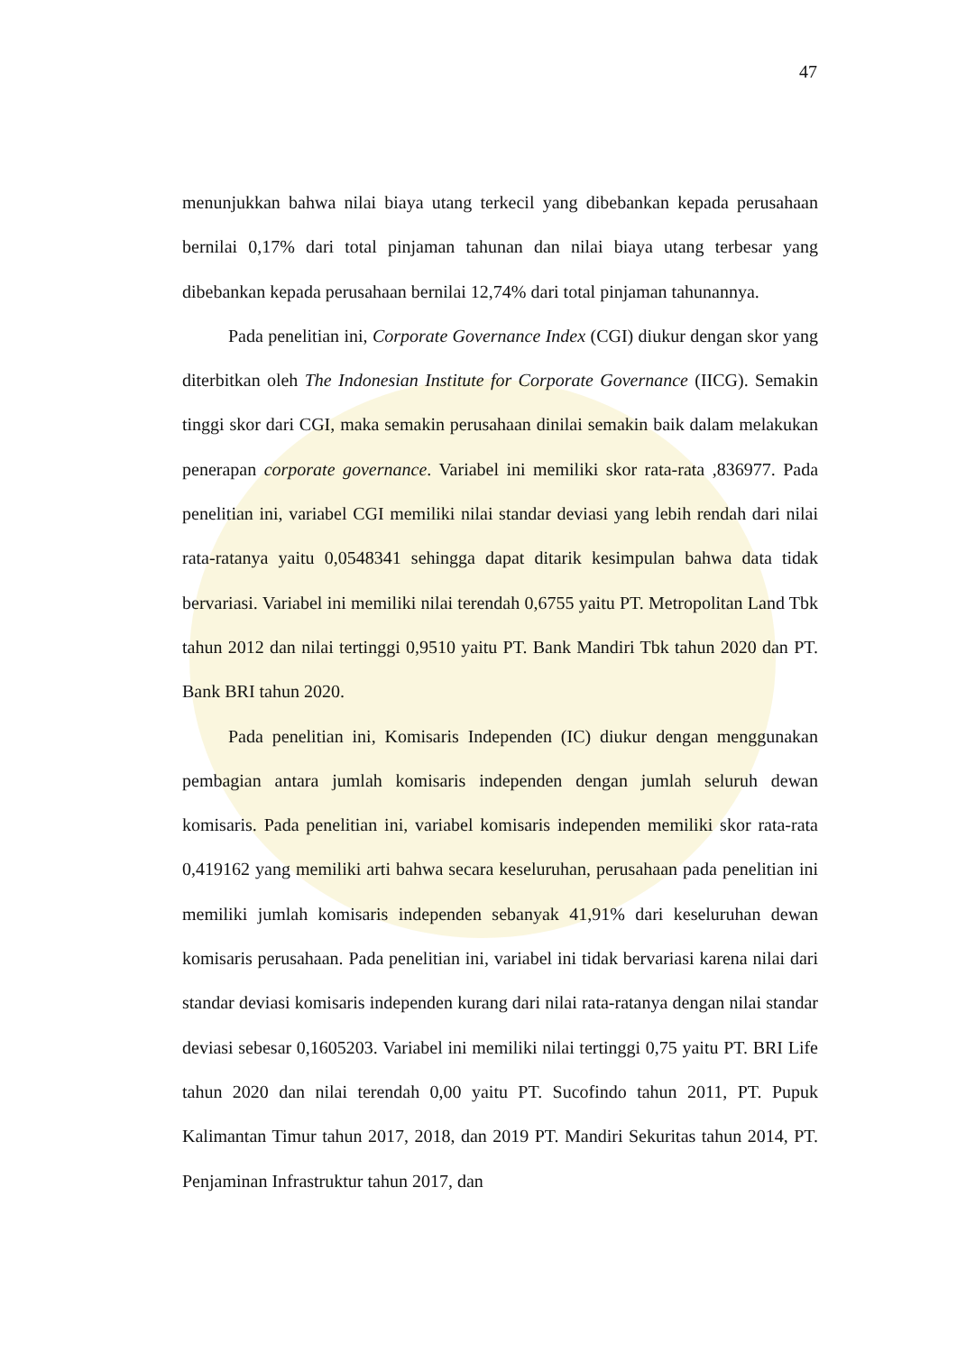47
menunjukkan bahwa nilai biaya utang terkecil yang dibebankan kepada perusahaan bernilai 0,17% dari total pinjaman tahunan dan nilai biaya utang terbesar yang dibebankan kepada perusahaan bernilai 12,74% dari total pinjaman tahunannya.
Pada penelitian ini, Corporate Governance Index (CGI) diukur dengan skor yang diterbitkan oleh The Indonesian Institute for Corporate Governance (IICG). Semakin tinggi skor dari CGI, maka semakin perusahaan dinilai semakin baik dalam melakukan penerapan corporate governance. Variabel ini memiliki skor rata-rata ,836977. Pada penelitian ini, variabel CGI memiliki nilai standar deviasi yang lebih rendah dari nilai rata-ratanya yaitu 0,0548341 sehingga dapat ditarik kesimpulan bahwa data tidak bervariasi. Variabel ini memiliki nilai terendah 0,6755 yaitu PT. Metropolitan Land Tbk tahun 2012 dan nilai tertinggi 0,9510 yaitu PT. Bank Mandiri Tbk tahun 2020 dan PT. Bank BRI tahun 2020.
Pada penelitian ini, Komisaris Independen (IC) diukur dengan menggunakan pembagian antara jumlah komisaris independen dengan jumlah seluruh dewan komisaris. Pada penelitian ini, variabel komisaris independen memiliki skor rata-rata 0,419162 yang memiliki arti bahwa secara keseluruhan, perusahaan pada penelitian ini memiliki jumlah komisaris independen sebanyak 41,91% dari keseluruhan dewan komisaris perusahaan. Pada penelitian ini, variabel ini tidak bervariasi karena nilai dari standar deviasi komisaris independen kurang dari nilai rata-ratanya dengan nilai standar deviasi sebesar 0,1605203. Variabel ini memiliki nilai tertinggi 0,75 yaitu PT. BRI Life tahun 2020 dan nilai terendah 0,00 yaitu PT. Sucofindo tahun 2011, PT. Pupuk Kalimantan Timur tahun 2017, 2018, dan 2019 PT. Mandiri Sekuritas tahun 2014, PT. Penjaminan Infrastruktur tahun 2017, dan